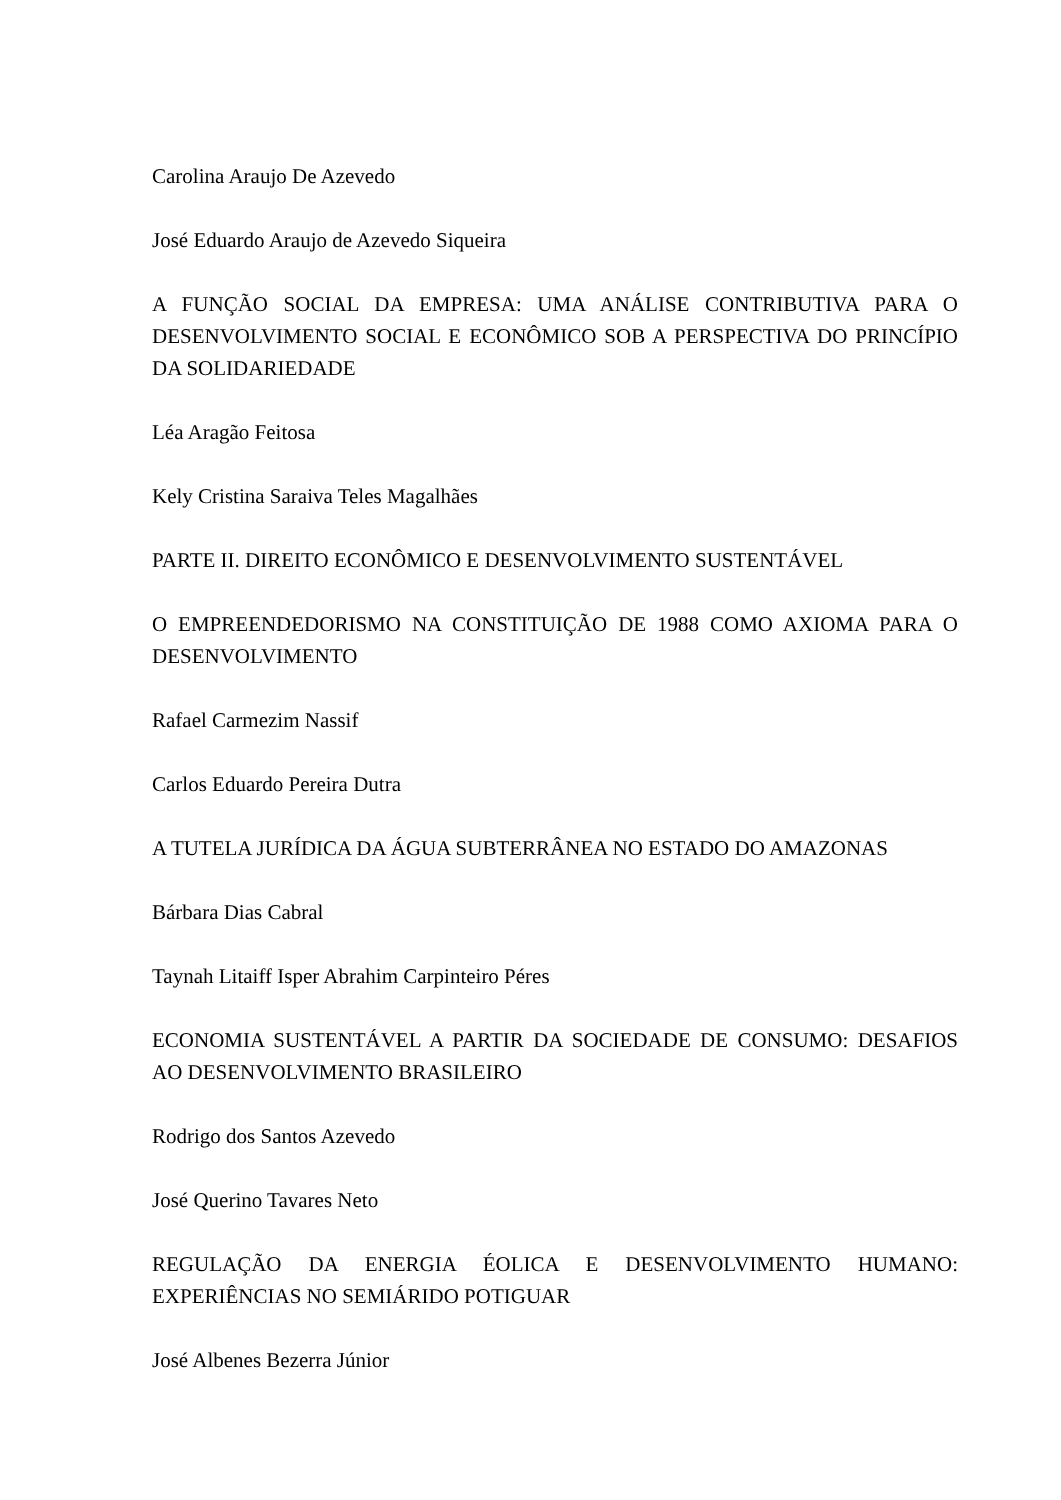Carolina Araujo De Azevedo
José Eduardo Araujo de Azevedo Siqueira
A FUNÇÃO SOCIAL DA EMPRESA: UMA ANÁLISE CONTRIBUTIVA PARA O DESENVOLVIMENTO SOCIAL E ECONÔMICO SOB A PERSPECTIVA DO PRINCÍPIO DA SOLIDARIEDADE
Léa Aragão Feitosa
Kely Cristina Saraiva Teles Magalhães
PARTE II. DIREITO ECONÔMICO E DESENVOLVIMENTO SUSTENTÁVEL
O EMPREENDEDORISMO NA CONSTITUIÇÃO DE 1988 COMO AXIOMA PARA O DESENVOLVIMENTO
Rafael Carmezim Nassif
Carlos Eduardo Pereira Dutra
A TUTELA JURÍDICA DA ÁGUA SUBTERRÂNEA NO ESTADO DO AMAZONAS
Bárbara Dias Cabral
Taynah Litaiff Isper Abrahim Carpinteiro Péres
ECONOMIA SUSTENTÁVEL A PARTIR DA SOCIEDADE DE CONSUMO: DESAFIOS AO DESENVOLVIMENTO BRASILEIRO
Rodrigo dos Santos Azevedo
José Querino Tavares Neto
REGULAÇÃO DA ENERGIA ÉOLICA E DESENVOLVIMENTO HUMANO: EXPERIÊNCIAS NO SEMIÁRIDO POTIGUAR
José Albenes Bezerra Júnior